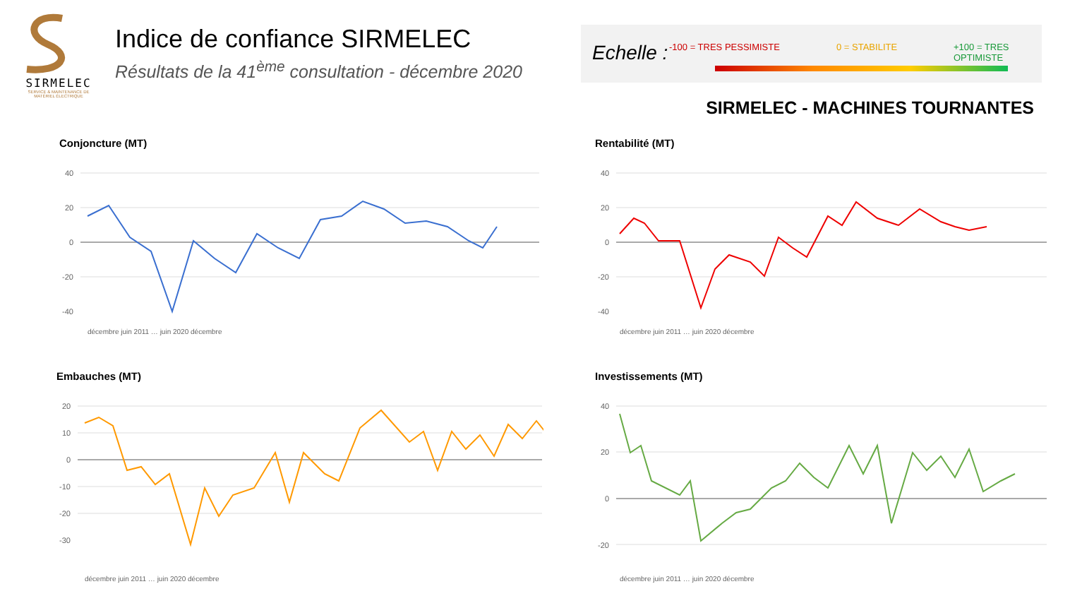SIRMELEC
SERVICE & MAINTENANCE DE MATÉRIEL ÉLECTRIQUE
Indice de confiance SIRMELEC
Résultats de la 41<sup>ème</sup> consultation - décembre 2020
Echelle : -100 = TRES PESSIMISTE 0 = STABILITE +100 = TRES OPTIMISTE
SIRMELEC - MACHINES TOURNANTES
Conjoncture (MT)
40
20
0
-20
-40
décembre juin 2011 … juin 2020 décembre
Rentabilité (MT)
40
20
0
-20
-40
décembre juin 2011 … juin 2020 décembre
Embauches (MT)
20
10
0
-10
-20
-30
décembre juin 2011 … juin 2020 décembre
Investissements (MT)
40
20
0
-20
décembre juin 2011 … juin 2020 décembre